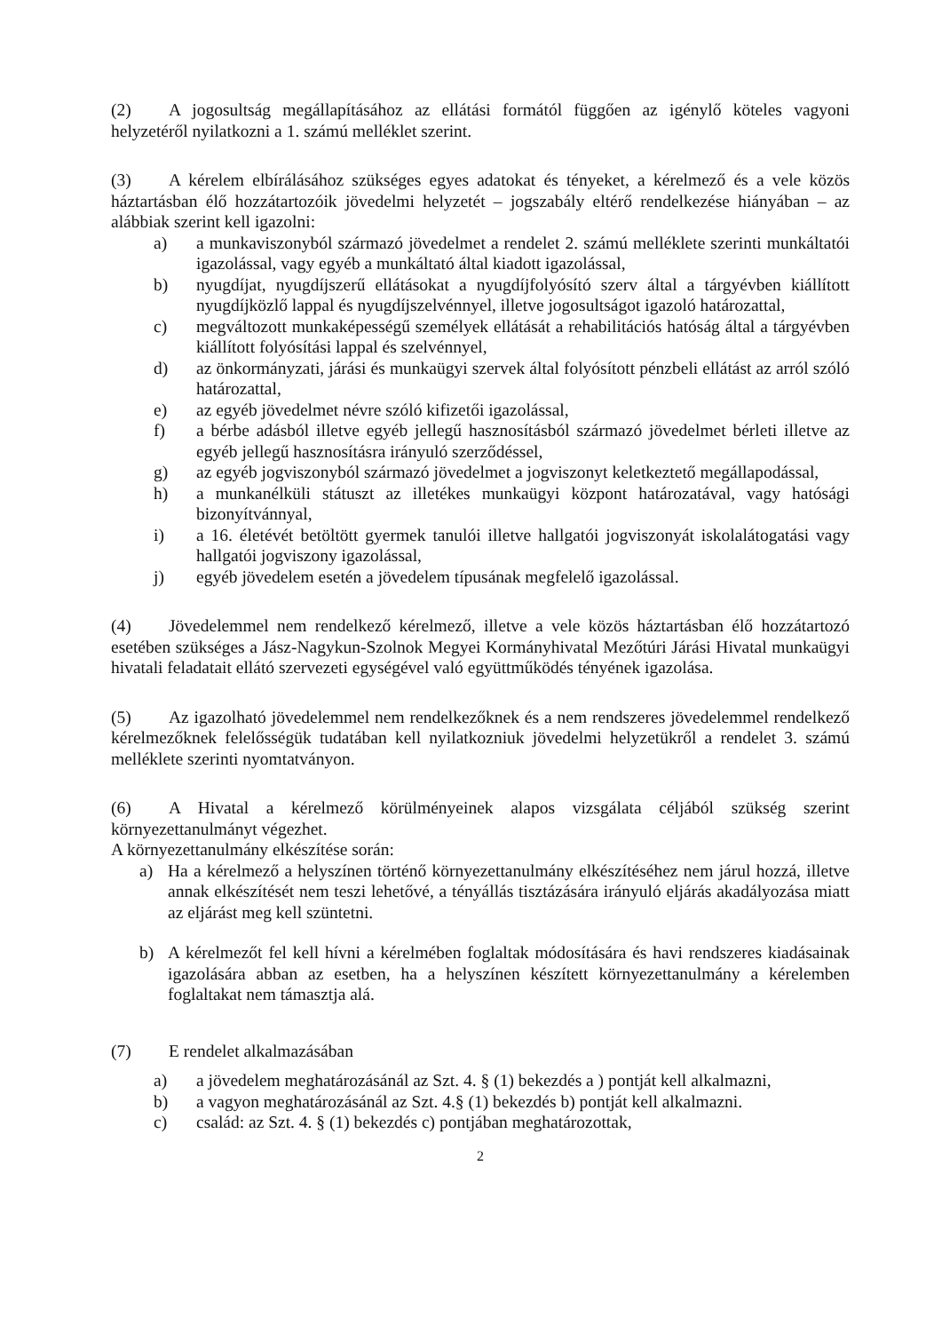(2) A jogosultság megállapításához az ellátási formától függően az igénylő köteles vagyoni helyzetéről nyilatkozni a 1. számú melléklet szerint.
(3) A kérelem elbírálásához szükséges egyes adatokat és tényeket, a kérelmező és a vele közös háztartásban élő hozzátartozóik jövedelmi helyzetét – jogszabály eltérő rendelkezése hiányában – az alábbiak szerint kell igazolni:
a) a munkaviszonyból származó jövedelmet a rendelet 2. számú melléklete szerinti munkáltatói igazolással, vagy egyéb a munkáltató által kiadott igazolással,
b) nyugdíjat, nyugdíjszerű ellátásokat a nyugdíjfolyósító szerv által a tárgyévben kiállított nyugdíjközlő lappal és nyugdíjszelvénnyel, illetve jogosultságot igazoló határozattal,
c) megváltozott munkaképességű személyek ellátását a rehabilitációs hatóság által a tárgyévben kiállított folyósítási lappal és szelvénnyel,
d) az önkormányzati, járási és munkaügyi szervek által folyósított pénzbeli ellátást az arról szóló határozattal,
e) az egyéb jövedelmet névre szóló kifizetői igazolással,
f) a bérbe adásból illetve egyéb jellegű hasznosításból származó jövedelmet bérleti illetve az egyéb jellegű hasznosításra irányuló szerződéssel,
g) az egyéb jogviszonyból származó jövedelmet a jogviszonyt keletkeztető megállapodással,
h) a munkanélküli státuszt az illetékes munkaügyi központ határozatával, vagy hatósági bizonyítvánnyal,
i) a 16. életévét betöltött gyermek tanulói illetve hallgatói jogviszonyát iskolalátogatási vagy hallgatói jogviszony igazolással,
j) egyéb jövedelem esetén a jövedelem típusának megfelelő igazolással.
(4) Jövedelemmel nem rendelkező kérelmező, illetve a vele közös háztartásban élő hozzátartozó esetében szükséges a Jász-Nagykun-Szolnok Megyei Kormányhivatal Mezőtúri Járási Hivatal munkaügyi hivatali feladatait ellátó szervezeti egységével való együttműködés tényének igazolása.
(5) Az igazolható jövedelemmel nem rendelkezőknek és a nem rendszeres jövedelemmel rendelkező kérelmezőknek felelősségük tudatában kell nyilatkozniuk jövedelmi helyzetükről a rendelet 3. számú melléklete szerinti nyomtatványon.
(6) A Hivatal a kérelmező körülményeinek alapos vizsgálata céljából szükség szerint környezettanulmányt végezhet.
A környezettanulmány elkészítése során:
a) Ha a kérelmező a helyszínen történő környezettanulmány elkészítéséhez nem járul hozzá, illetve annak elkészítését nem teszi lehetővé, a tényállás tisztázására irányuló eljárás akadályozása miatt az eljárást meg kell szüntetni.
b) A kérelmezőt fel kell hívni a kérelmében foglaltak módosítására és havi rendszeres kiadásainak igazolására abban az esetben, ha a helyszínen készített környezettanulmány a kérelemben foglaltakat nem támasztja alá.
(7) E rendelet alkalmazásában
a) a jövedelem meghatározásánál az Szt. 4. § (1) bekezdés a ) pontját kell alkalmazni,
b) a vagyon meghatározásánál az Szt. 4.§ (1) bekezdés b) pontját kell alkalmazni.
c) család: az Szt. 4. § (1) bekezdés c) pontjában meghatározottak,
2